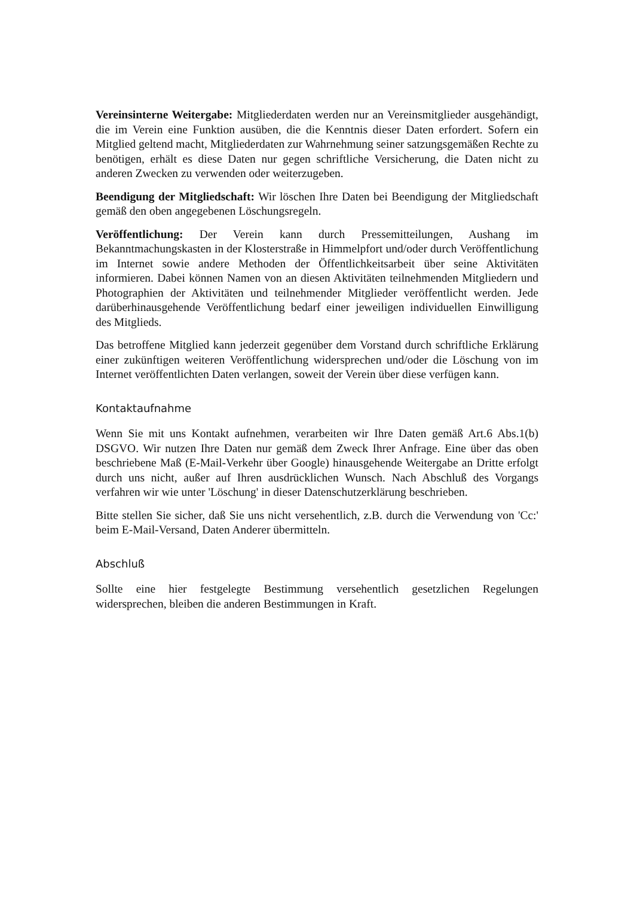Vereinsinterne Weitergabe: Mitgliederdaten werden nur an Vereinsmitglieder ausgehändigt, die im Verein eine Funktion ausüben, die die Kenntnis dieser Daten erfordert. Sofern ein Mitglied geltend macht, Mitgliederdaten zur Wahrnehmung seiner satzungsgemäßen Rechte zu benötigen, erhält es diese Daten nur gegen schriftliche Versicherung, die Daten nicht zu anderen Zwecken zu verwenden oder weiterzugeben.
Beendigung der Mitgliedschaft: Wir löschen Ihre Daten bei Beendigung der Mitgliedschaft gemäß den oben angegebenen Löschungsregeln.
Veröffentlichung: Der Verein kann durch Pressemitteilungen, Aushang im Bekanntmachungskasten in der Klosterstraße in Himmelpfort und/oder durch Veröffentlichung im Internet sowie andere Methoden der Öffentlichkeitsarbeit über seine Aktivitäten informieren. Dabei können Namen von an diesen Aktivitäten teilnehmenden Mitgliedern und Photographien der Aktivitäten und teilnehmender Mitglieder veröffentlicht werden. Jede darüberhinausgehende Veröffentlichung bedarf einer jeweiligen individuellen Einwilligung des Mitglieds.
Das betroffene Mitglied kann jederzeit gegenüber dem Vorstand durch schriftliche Erklärung einer zukünftigen weiteren Veröffentlichung widersprechen und/oder die Löschung von im Internet veröffentlichten Daten verlangen, soweit der Verein über diese verfügen kann.
Kontaktaufnahme
Wenn Sie mit uns Kontakt aufnehmen, verarbeiten wir Ihre Daten gemäß Art.6 Abs.1(b) DSGVO. Wir nutzen Ihre Daten nur gemäß dem Zweck Ihrer Anfrage. Eine über das oben beschriebene Maß (E-Mail-Verkehr über Google) hinausgehende Weitergabe an Dritte erfolgt durch uns nicht, außer auf Ihren ausdrücklichen Wunsch. Nach Abschluß des Vorgangs verfahren wir wie unter 'Löschung' in dieser Datenschutzerklärung beschrieben.
Bitte stellen Sie sicher, daß Sie uns nicht versehentlich, z.B. durch die Verwendung von 'Cc:' beim E-Mail-Versand, Daten Anderer übermitteln.
Abschluß
Sollte eine hier festgelegte Bestimmung versehentlich gesetzlichen Regelungen widersprechen, bleiben die anderen Bestimmungen in Kraft.